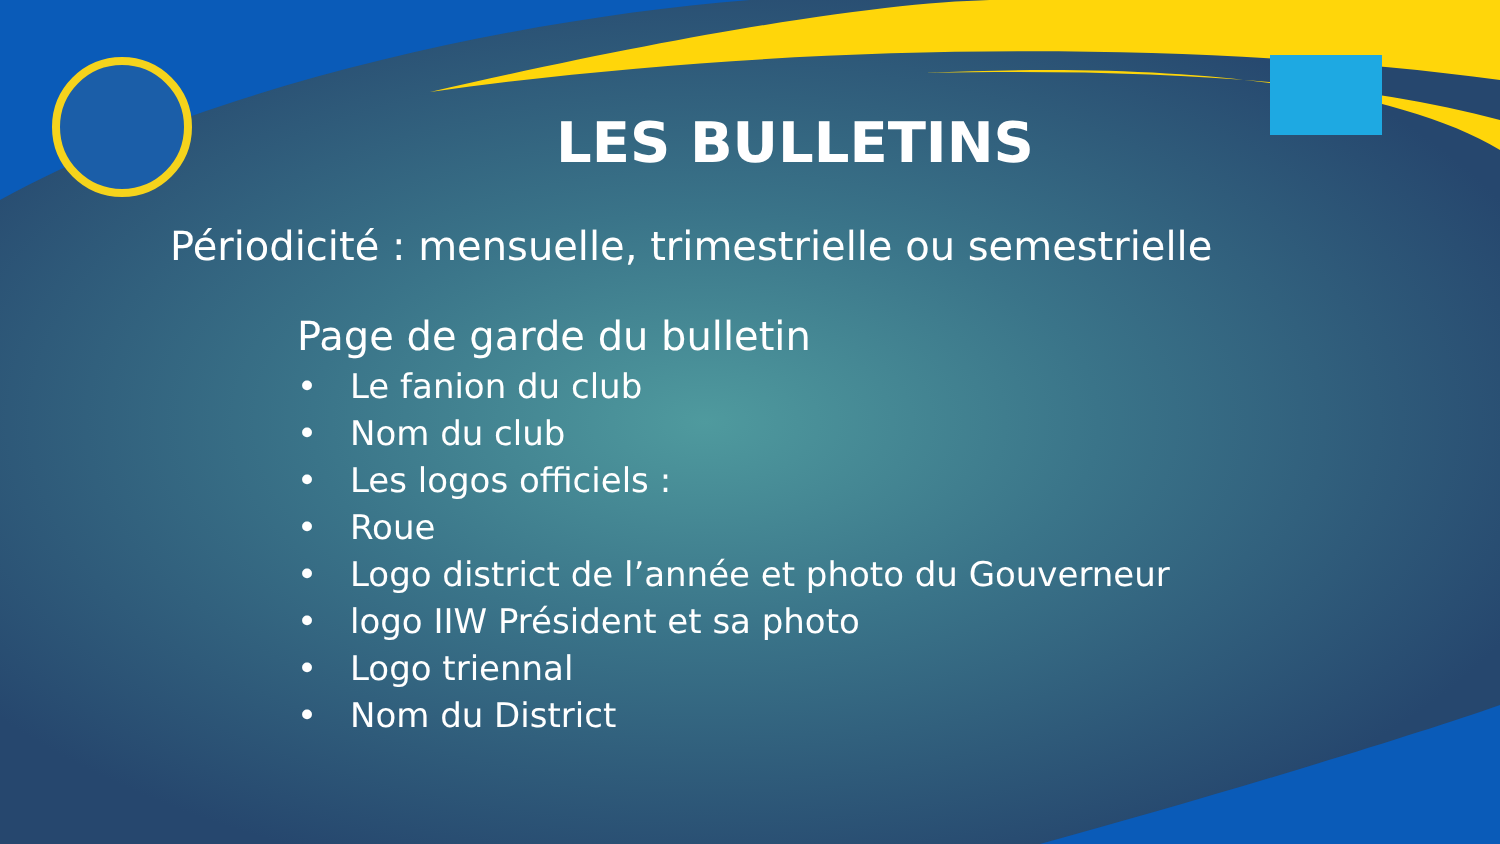LES BULLETINS
Périodicité : mensuelle, trimestrielle ou semestrielle
Page de garde du bulletin
• Le fanion du club
• Nom du club
• Les logos officiels :
• Roue
• Logo district de l’année et photo du Gouverneur
• logo IIW Président et sa photo
• Logo triennal
• Nom du District